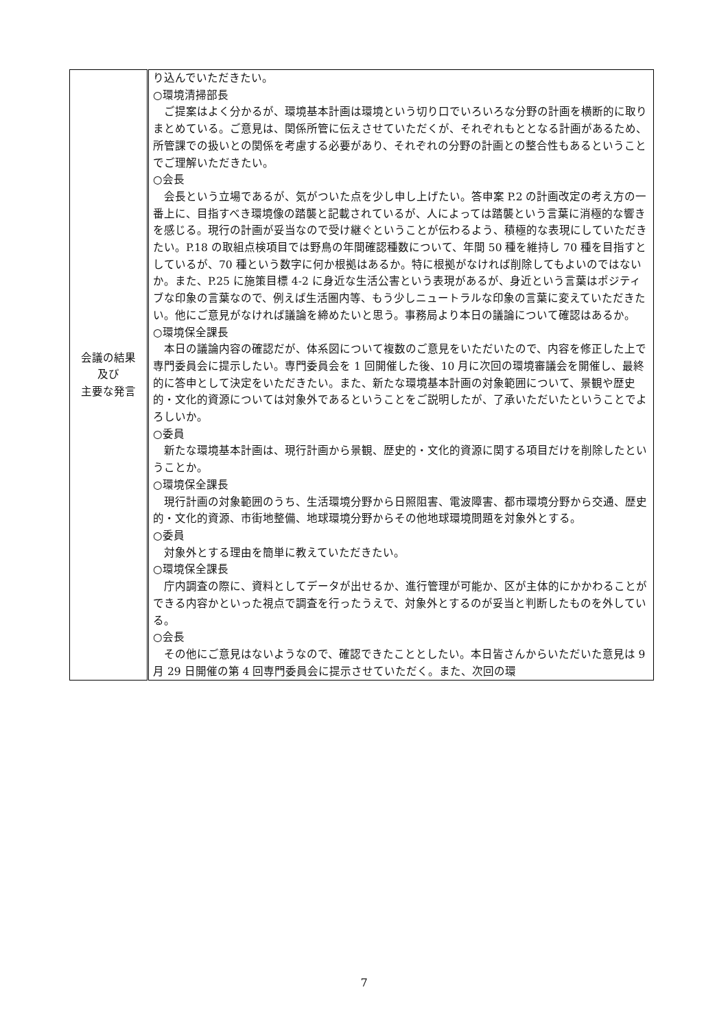| 会議の結果 及び 主要な発言 | り込んでいただきたい。 ○環境清掃部長 ご提案はよく分かるが、環境基本計画は環境という切り口でいろいろな分野の計画を横断的に取りまとめている。ご意見は、関係所管に伝えさせていただくが、それぞれもととなる計画があるため、所管課での扱いとの関係を考慮する必要があり、それぞれの分野の計画との整合性もあるということでご理解いただきたい。 ○会長 会長という立場であるが、気がついた点を少し申し上げたい。答申案 P.2 の計画改定の考え方の一番上に、目指すべき環境像の踏襲と記載されているが、人によっては踏襲という言葉に消極的な響きを感じる。現行の計画が妥当なので受け継ぐということが伝わるよう、積極的な表現にしていただきたい。P.18 の取組点検項目では野鳥の年間確認種数について、年間 50 種を維持し 70 種を目指すとしているが、70 種という数字に何か根拠はあるか。特に根拠がなければ削除してもよいのではないか。また、P.25 に施策目標 4-2 に身近な生活公害という表現があるが、身近という言葉はポジティブな印象の言葉なので、例えば生活圏内等、もう少しニュートラルな印象の言葉に変えていただきたい。他にご意見がなければ議論を締めたいと思う。事務局より本日の議論について確認はあるか。 ○環境保全課長 本日の議論内容の確認だが、体系図について複数のご意見をいただいたので、内容を修正した上で専門委員会に提示したい。専門委員会を 1 回開催した後、10 月に次回の環境審議会を開催し、最終的に答申として決定をいただきたい。また、新たな環境基本計画の対象範囲について、景観や歴史的・文化的資源については対象外であるということをご説明したが、了承いただいたということでよろしいか。 ○委員 新たな環境基本計画は、現行計画から景観、歴史的・文化的資源に関する項目だけを削除したということか。 ○環境保全課長 現行計画の対象範囲のうち、生活環境分野から日照阻害、電波障害、都市環境分野から交通、歴史的・文化的資源、市街地整備、地球環境分野からその他地球環境問題を対象外とする。 ○委員 対象外とする理由を簡単に教えていただきたい。 ○環境保全課長 庁内調査の際に、資料としてデータが出せるか、進行管理が可能か、区が主体的にかかわることができる内容かといった視点で調査を行ったうえで、対象外とするのが妥当と判断したものを外している。 ○会長 その他にご意見はないようなので、確認できたこととしたい。本日皆さんからいただいた意見は 9 月 29 日開催の第 4 回専門委員会に提示させていただく。また、次回の環 |
7